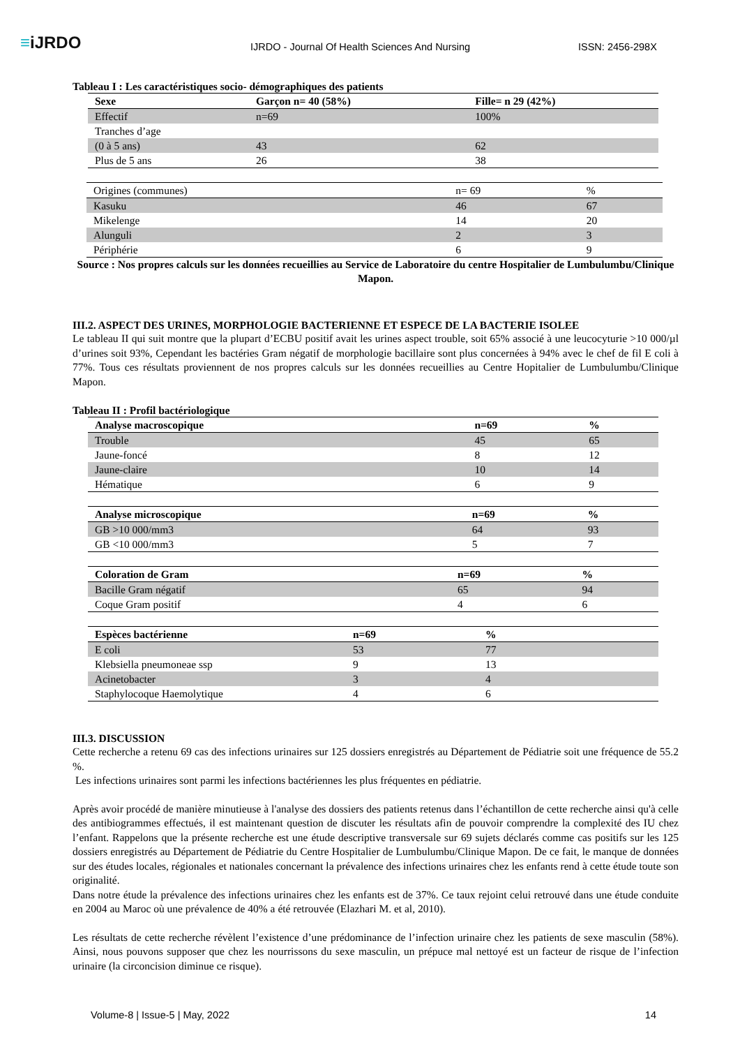≡iJRDO
IJRDO - Journal Of Health Sciences And Nursing
ISSN: 2456-298X
Tableau I : Les caractéristiques socio- démographiques des patients
| Sexe | Garçon n= 40 (58%) | Fille= n 29 (42%) |
| --- | --- | --- |
| Effectif | n=69 | 100% |
| Tranches d’age | | |
| (0 à 5 ans) | 43 | 62 |
| Plus de 5 ans | 26 | 38 |
| Origines (communes) | n= 69 | % |
| Kasuku | 46 | 67 |
| Mikelenge | 14 | 20 |
| Alunguli | 2 | 3 |
| Périphérie | 6 | 9 |
Source : Nos propres calculs sur les données recueillies au Service de Laboratoire du centre Hospitalier de Lumbulumbu/Clinique Mapon.
III.2. ASPECT DES URINES, MORPHOLOGIE BACTERIENNE ET ESPECE DE LA BACTERIE ISOLEE
Le tableau II qui suit montre que la plupart d’ECBU positif avait les urines aspect trouble, soit 65% associé à une leucocyturie >10 000/µl d’urines soit 93%, Cependant les bactéries Gram négatif de morphologie bacillaire sont plus concernées à 94% avec le chef de fil E coli à 77%. Tous ces résultats proviennent de nos propres calculs sur les données recueillies au Centre Hopitalier de Lumbulumbu/Clinique Mapon.
Tableau II : Profil bactériologique
| Analyse macroscopique | n=69 | % |
| --- | --- | --- |
| Trouble | 45 | 65 |
| Jaune-foncé | 8 | 12 |
| Jaune-claire | 10 | 14 |
| Hématique | 6 | 9 |
| Analyse microscopique | n=69 | % |
| --- | --- | --- |
| GB >10 000/mm3 | 64 | 93 |
| GB <10 000/mm3 | 5 | 7 |
| Coloration de Gram | n=69 | % |
| --- | --- | --- |
| Bacille Gram négatif | 65 | 94 |
| Coque Gram positif | 4 | 6 |
| Espèces bactérienne | n=69 | % |
| --- | --- | --- |
| E coli | 53 | 77 |
| Klebsiella pneumoneae ssp | 9 | 13 |
| Acinetobacter | 3 | 4 |
| Staphylocoque Haemolytique | 4 | 6 |
III.3. DISCUSSION
Cette recherche a retenu 69 cas des infections urinaires sur 125 dossiers enregistrés au Département de Pédiatrie soit une fréquence de 55.2 %.
Les infections urinaires sont parmi les infections bactériennes les plus fréquentes en pédiatrie.
Après avoir procédé de manière minutieuse à l'analyse des dossiers des patients retenus dans l’échantillon de cette recherche ainsi qu'à celle des antibiogrammes effectués, il est maintenant question de discuter les résultats afin de pouvoir comprendre la complexité des IU chez l’enfant. Rappelons que la présente recherche est une étude descriptive transversale sur 69 sujets déclarés comme cas positifs sur les 125 dossiers enregistrés au Département de Pédiatrie du Centre Hospitalier de Lumbulumbu/Clinique Mapon. De ce fait, le manque de données sur des études locales, régionales et nationales concernant la prévalence des infections urinaires chez les enfants rend à cette étude toute son originalité.
Dans notre étude la prévalence des infections urinaires chez les enfants est de 37%. Ce taux rejoint celui retrouvé dans une étude conduite en 2004 au Maroc où une prévalence de 40% a été retrouvée (Elazhari M. et al, 2010).
Les résultats de cette recherche révèlent l’existence d’une prédominance de l’infection urinaire chez les patients de sexe masculin (58%). Ainsi, nous pouvons supposer que chez les nourrissons du sexe masculin, un prépuce mal nettoyé est un facteur de risque de l’infection urinaire (la circoncision diminue ce risque).
Volume-8 | Issue-5 | May, 2022 14